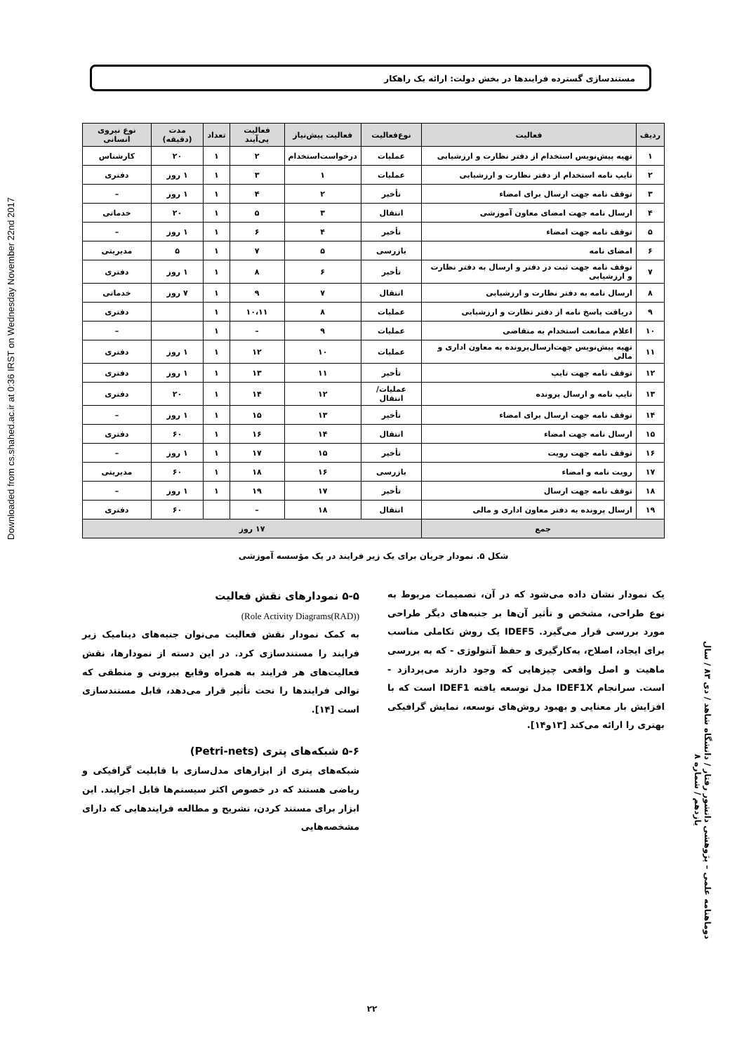Downloaded from cs.shahed.ac.ir at 0:36 IRST on Wednesday November 22nd 2017
مستندسازی گسترده فرایندها در بخش دولت: ارائه یک راهکار
| ردیف | فعالیت | نوع‌فعالیت | فعالیت پیش‌نیاز | فعالیت پی‌آیند | تعداد | مدت (دقیقه) | نوع نیروی انسانی |
| --- | --- | --- | --- | --- | --- | --- | --- |
| ۱ | تهیه پیش‌نویس استخدام از دفتر نظارت و ارزشیابی | عملیات | درخواست‌استخدام | ۲ | ۱ | ۲۰ | کارشناس |
| ۲ | تایپ نامه استخدام از دفتر نظارت و ارزشیابی | عملیات | ۱ | ۳ | ۱ | ۱ روز | دفتری |
| ۳ | توقف نامه جهت ارسال برای امضاء | تأخیر | ۲ | ۴ | ۱ | ۱ روز | – |
| ۴ | ارسال نامه جهت امضای معاون آموزشی | انتقال | ۳ | ۵ | ۱ | ۲۰ | خدماتی |
| ۵ | توقف نامه جهت امضاء | تأخیر | ۴ | ۶ | ۱ | ۱ روز | – |
| ۶ | امضای نامه | بازرسی | ۵ | ۷ | ۱ | ۵ | مدیریتی |
| ۷ | توقف نامه جهت ثبت در دفتر و ارسال به دفتر نظارت و ارزشیابی | تأخیر | ۶ | ۸ | ۱ | ۱ روز | دفتری |
| ۸ | ارسال نامه به دفتر نظارت و ارزشیابی | انتقال | ۷ | ۹ | ۱ | ۷ روز | خدماتی |
| ۹ | دریافت پاسخ نامه از دفتر نظارت و ارزشیابی | عملیات | ۸ | ۱۰،۱۱ | ۱ | | دفتری |
| ۱۰ | اعلام ممانعت استخدام به متقاضی | عملیات | ۹ | – | ۱ | | – |
| ۱۱ | تهیه پیش‌نویس جهت‌ارسال‌پرونده به معاون اداری و مالی | عملیات | ۱۰ | ۱۲ | ۱ | ۱ روز | دفتری |
| ۱۲ | توقف نامه جهت تایپ | تأخیر | ۱۱ | ۱۳ | ۱ | ۱ روز | دفتری |
| ۱۳ | تایپ نامه و ارسال پرونده | عملیات/ انتقال | ۱۲ | ۱۴ | ۱ | ۲۰ | دفتری |
| ۱۴ | توقف نامه جهت ارسال برای امضاء | تأخیر | ۱۳ | ۱۵ | ۱ | ۱ روز | – |
| ۱۵ | ارسال نامه جهت امضاء | انتقال | ۱۴ | ۱۶ | ۱ | ۶۰ | دفتری |
| ۱۶ | توقف نامه جهت رویت | تأخیر | ۱۵ | ۱۷ | ۱ | ۱ روز | – |
| ۱۷ | رویت نامه و امضاء | بازرسی | ۱۶ | ۱۸ | ۱ | ۶۰ | مدیریتی |
| ۱۸ | توقف نامه جهت ارسال | تأخیر | ۱۷ | ۱۹ | ۱ | ۱ روز | – |
| ۱۹ | ارسال پرونده به دفتر معاون اداری و مالی | انتقال | ۱۸ | – | | ۶۰ | دفتری |
| جمع | | ۱۷ روز | | | | | |
شکل ۵. نمودار جریان برای یک زیر فرایند در یک مؤسسه آموزشی
یک نمودار نشان داده می‌شود که در آن، تصمیمات مربوط به نوع طراحی، مشخص و تأثیر آن‌ها بر جنبه‌های دیگر طراحی مورد بررسی قرار می‌گیرد. IDEF5 یک روش تکاملی مناسب برای ایجاد، اصلاح، به‌کارگیری و حفظ آنتولوژی - که به بررسی ماهیت و اصل واقعی چیزهایی که وجود دارند می‌پردازد - است. سرانجام IDEF1X مدل توسعه یافته IDEF1 است که با افزایش بار معنایی و بهبود روش‌های توسعه، نمایش گرافیکی بهتری را ارائه می‌کند [۱۳و۱۴].
۵-۵ نمودارهای نقش فعالیت
(Role Activity Diagrams(RAD))
به کمک نمودار نقش فعالیت می‌توان جنبه‌های دینامیک زیر فرایند را مستندسازی کرد. در این دسته از نمودارها، نقش فعالیت‌های هر فرایند به همراه وقایع بیرونی و منطقی که توالی فرایندها را تحت تأثیر قرار می‌دهد، قابل مستندسازی است [۱۴].
۵-۶ شبکه‌های پتری (Petri-nets)
شبکه‌های پتری از ابزارهای مدل‌سازی با قابلیت گرافیکی و ریاضی هستند که در خصوص اکثر سیستم‌ها قابل اجرایند. این ابزار برای مستند کردن، تشریح و مطالعه فرایندهایی که دارای مشخصه‌هایی
دوماهنامه علمی – پژوهشی دانشور رفتار / دانشگاه شاهد / دی ۸۳ / سال یازدهم / شماره ۸
۲۲